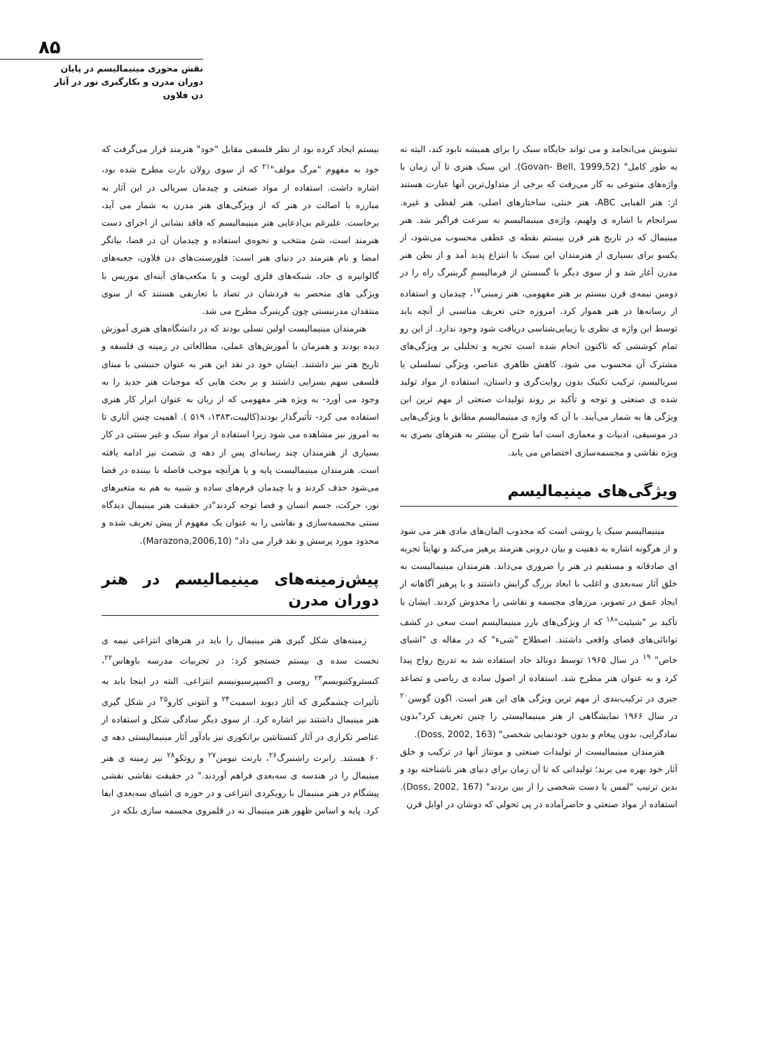۸۵
نقش محوری مینیمالیسم در پایان دوران مدرن و بکارگیری نور در آثار دن فلاون
تشویش می‌انجامد و می تواند جایگاه سبک را برای همیشه نابود کند، البته نه به طور کامل" (Govan- Bell, 1999,52). این سبک هنری تا آن زمان با واژه‌های متنوعی به کار می‌رفت که برخی از متداول‌ترین آنها عبارت هستند از: هنر الفبایی ABC، هنر خنثی، ساختارهای اصلی، هنر لفظی و غیره. سرانجام با اشاره ی ولهیم، واژه‌ی مینیمالیسم به سرعت فراگیر شد. هنر مینیمال که در تاریخ هنر قرن بیستم نقطه ی عطفی محسوب می‌شود، از یکسو برای بسیاری از هنرمندان این سبک با انتزاع پدید آمد و از بطن هنر مدرن آغاز شد و از سوی دیگر با گسستن از فرمالیسمِ گرینبرگ راه را در دومین نیمه‌ی قرن بیستم بر هنر مفهومی، هنر زمینی<sup>۱۷</sup>، چیدمان و استفاده از رسانه‌ها در هنر هموار کرد. امروزه حتی تعریف مناسبی از آنچه باید توسط این واژه ی نظری یا زیبایی‌شناسی دریافت شود وجود ندارد. از این رو تمام کوششی که تاکنون انجام شده است تجزیه و تحلیلی بر ویژگی‌های مشترک آن محسوب می شود. کاهش ظاهری عناصر، ویژگی تسلسلی یا سریالیسم، ترکیب تکنیک بدون روایت‌گری و داستان، استفاده از مواد تولید شده ی صنعتی و توجه و تأکید بر روند تولیدات صنعتی از مهم ترین این ویژگی ها به شمار می‌آیند. با آن که واژه ی مینیمالیسم مطابق با ویژگی‌هایی در موسیقی، ادبیات و معماری است اما شرح آن بیشتر به هنرهای بصری به ویژه نقاشی و مجسمه‌سازی اختصاص می یابد.
ویژگی‌های مینیمالیسم
مینیمالیسم سبک یا روشی است که مجذوب المان‌های مادی هنر می شود و از هرگونه اشاره به ذهنیت و بیان درونی هنرمند پرهیز می‌کند و نهایتاً تجربه ای صادقانه و مستقیم در هنر را ضروری می‌داند. هنرمندان مینیمالیست به خلق آثار سه‌بعدی و اغلب با ابعاد بزرگ گرایش داشتند و با پرهیز آگاهانه از ایجاد عمق در تصویر، مرزهای مجسمه و نقاشی را مخدوش کردند. ایشان با تأکید بر "شیئیت"<sup>۱۸</sup> که از ویژگی‌های بارز مینیمالیسم است سعی در کشف توانائی‌های فضای واقعی داشتند. اصطلاح "شیء" که در مقاله ی "اشیای خاص" <sup>۱۹</sup> در سال ۱۹۶۵ توسط دونالد جاد استفاده شد به تدریج رواج پیدا کرد و به عنوان هنر مطرح شد. استفاده از اصول ساده ی ریاضی و تصاعد جبری در ترکیب‌بندی از مهم ترین ویژگی های این هنر است. اگون گوسن<sup>۲۰</sup> در سال ۱۹۶۶ نمایشگاهی از هنر مینیمالیستی را چنین تعریف کرد"بدون نمادگرایی، بدون پیغام و بدون خودنمایی شخصی" (Doss, 2002, 163).
هنرمندان مینیمالیست از تولیدات صنعتی و مونتاژ آنها در ترکیب و خلق آثار خود بهره می برند؛ تولیداتی که تا آن زمان برای دنیای هنر ناشناخته بود و بدین ترتیب "لمس یا دست شخصی را از بین بردند" (Doss, 2002, 167). استفاده از مواد صنعتی و حاضرآماده در پی تحولی که دوشان در اوایل قرن
بیستم ایجاد کرده بود از نظر فلسفی مقابل "خود" هنرمند قرار می‌گرفت که خود به مفهوم "مرگ مولف"<sup>۲۱</sup> که از سوی رولان بارت مطرح شده بود، اشاره داشت. استفاده از مواد صنعتی و چیدمان سریالی در این آثار به مبارزه با اصالت در هنر که از ویژگی‌های هنر مدرن به شمار می آید، برخاست. علیرغم بی‌ادعایی هنر مینیمالیسم که فاقد نشانی از اجرای دست هنرمند است، شئ منتخب و نحوه‌ی استفاده و چیدمان آن در فضا، بیانگر امضا و نام هنرمند در دنیای هنر است: فلورسنت‌های دن فلاون، جعبه‌های گالوانیزه ی جاد، شبکه‌های فلزی لویت و یا مکعب‌های آینه‌ای موریس با ویژگی های منحصر به فردشان در تضاد با تعاریفی هستند که از سوی منتقدان مدرنیستی چون گرینبرگ مطرح می شد.
هنرمندان مینیمالیست اولین نسلی بودند که در دانشگاه‌های هنری آموزش دیده بودند و همزمان با آموزش‌های عملی، مطالعاتی در زمینه ی فلسفه و تاریخ هنر نیز داشتند. ایشان خود در نقد این هنر به عنوان جنبشی با مبنای فلسفی سهم بسزایی داشتند و بر بحث هایی که موجبات هنر جدید را به وجود می آورد- به ویژه هنر مفهومی که از زبان به عنوان ابزار کار هنری استفاده می کرد- تأثیرگذار بودند(کالپیت،۱۳۸۳، ۵۱۹ ). اهمیت چنین آثاری تا به امروز نیز مشاهده می شود زیرا استفاده از مواد سبک و غیر سنتی در کار بسیاری از هنرمندان چند رسانه‌ای پس از دهه ی شصت نیز ادامه یافته است. هنرمندان مینیمالیست پایه و یا هرآنچه موجب فاصله با بیننده در فضا می‌شود حذف کردند و با چیدمان فرم‌های ساده و شبیه به هم به متغیرهای نور، حرکت، جسم انسان و فضا توجه کردند"در حقیقت هنر مینیمال دیدگاه سنتی مجسمه‌سازی و نقاشی را به عنوان یک مفهوم از پیش تعریف شده و محدود مورد پرسش و نقد قرار می داد" (Marazona,2006,10).
پیش‌زمینه‌های مینیمالیسم در هنر دوران مدرن
زمینه‌های شکل گیری هنر مینیمال را باید در هنرهای انتزاعی نیمه ی نخست سده ی بیستم جستجو کرد: در تجربیات مدرسه باوهاس<sup>۲۲</sup>، کنستروکتیویسم<sup>۲۳</sup> روسی و اکسپرسیونیسم انتزاعی. البته در اینجا باید به تأثیرات چشمگیری که آثار دیوید اسمیت<sup>۲۴</sup> و آنتونی کارو<sup>۲۵</sup> در شکل گیری هنر مینیمال داشتند نیز اشاره کرد. از سوی دیگر سادگی شکل و استفاده از عناصر تکراری در آثار کنستانتین برانکوزی نیز یادآور آثار مینیمالیستی دهه ی ۶۰ هستند. رابرت راشنبرگ<sup>۲۶</sup>، بارنت نیومن<sup>۲۷</sup> و روتکو<sup>۲۸</sup> نیز زمینه ی هنر مینیمال را در هندسه ی سه‌بعدی فراهم آوردند." در حقیقت نقاشی نقشی پیشگام در هنر مینیمال با رویکردی انتزاعی و در حوزه ی اشیای سه‌بعدی ایفا کرد. پایه و اساس ظهور هنر مینیمال نه در قلمروی مجسمه سازی بلکه در